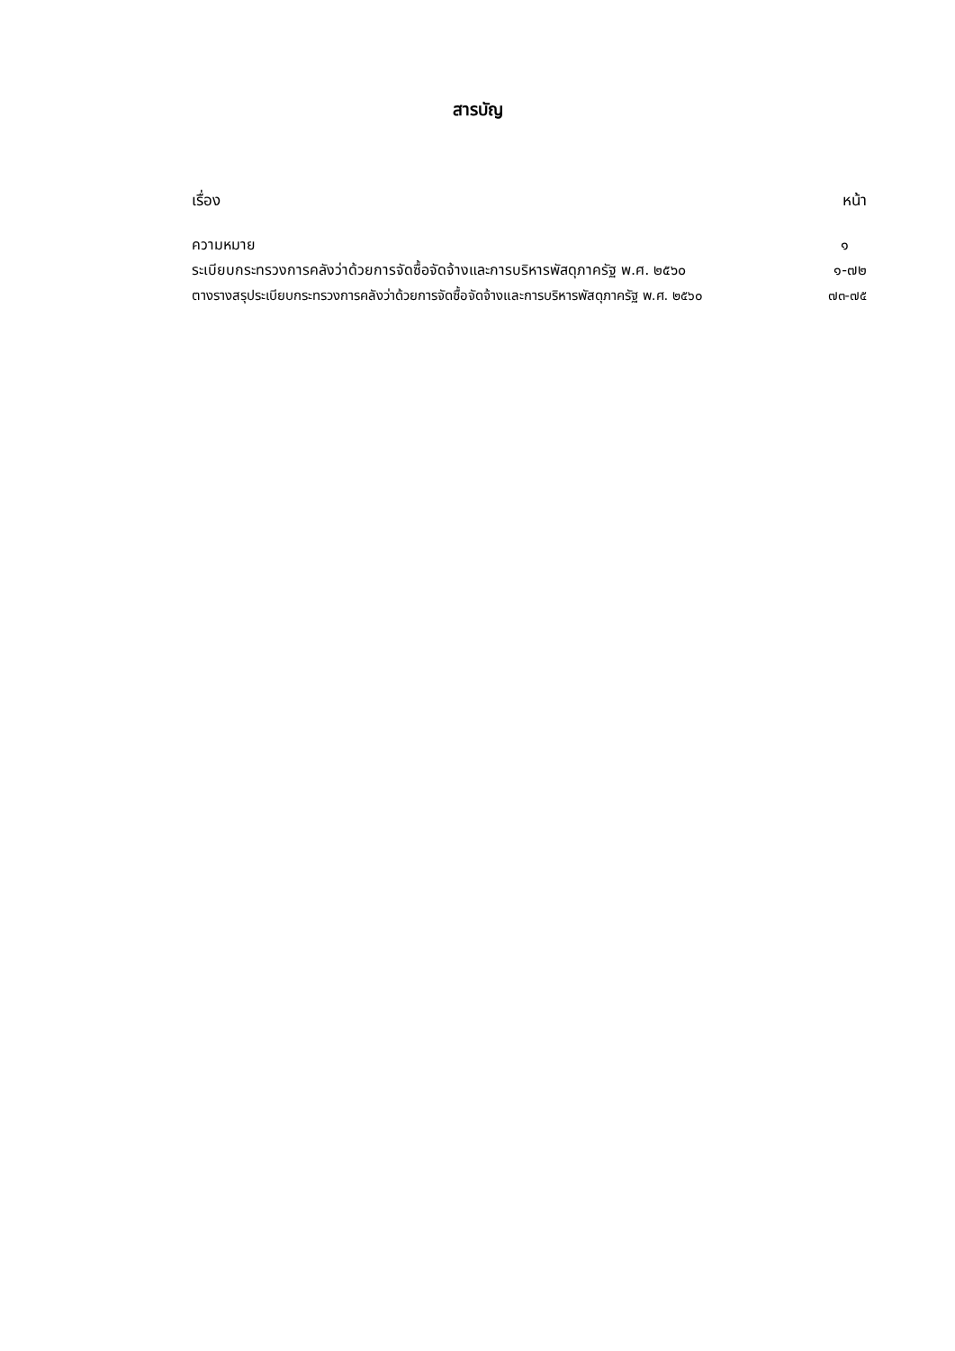สารบัญ
เรื่อง หน้า
ความหมาย ๑
ระเบียบกระทรวงการคลังว่าด้วยการจัดซื้อจัดจ้างและการบริหารพัสดุภาครัฐ พ.ศ. ๒๕๖๐ ๑-๗๒
ตางรางสรุประเบียบกระทรวงการคลังว่าด้วยการจัดซื้อจัดจ้างและการบริหารพัสดุภาครัฐ พ.ศ. ๒๕๖๐ ๗๓-๗๕